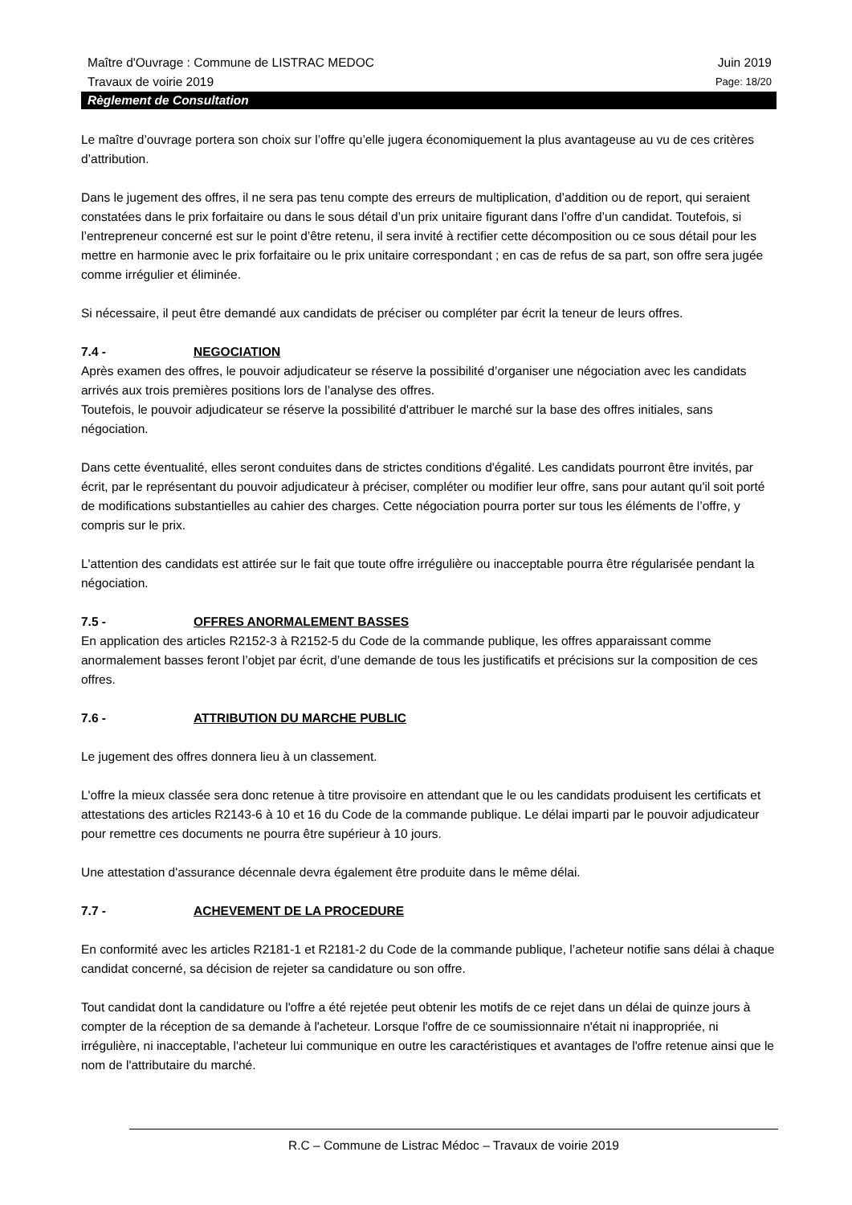Maître d'Ouvrage : Commune de LISTRAC MEDOC Juin 2019
Travaux de voirie 2019 Page: 18/20
Règlement de Consultation
Le maître d’ouvrage portera son choix sur l’offre qu’elle jugera économiquement la plus avantageuse au vu de ces critères d’attribution.
Dans le jugement des offres, il ne sera pas tenu compte des erreurs de multiplication, d’addition ou de report, qui seraient constatées dans le prix forfaitaire ou dans le sous détail d’un prix unitaire figurant dans l’offre d’un candidat. Toutefois, si l’entrepreneur concerné est sur le point d’être retenu, il sera invité à rectifier cette décomposition ou ce sous détail pour les mettre en harmonie avec le prix forfaitaire ou le prix unitaire correspondant ; en cas de refus de sa part, son offre sera jugée comme irrégulier et éliminée.
Si nécessaire, il peut être demandé aux candidats de préciser ou compléter par écrit la teneur de leurs offres.
7.4 - NEGOCIATION
Après examen des offres, le pouvoir adjudicateur se réserve la possibilité d’organiser une négociation avec les candidats arrivés aux trois premières positions lors de l’analyse des offres.
Toutefois, le pouvoir adjudicateur se réserve la possibilité d'attribuer le marché sur la base des offres initiales, sans négociation.
Dans cette éventualité, elles seront conduites dans de strictes conditions d'égalité. Les candidats pourront être invités, par écrit, par le représentant du pouvoir adjudicateur à préciser, compléter ou modifier leur offre, sans pour autant qu'il soit porté de modifications substantielles au cahier des charges. Cette négociation pourra porter sur tous les éléments de l’offre, y compris sur le prix.
L'attention des candidats est attirée sur le fait que toute offre irrégulière ou inacceptable pourra être régularisée pendant la négociation.
7.5 - OFFRES ANORMALEMENT BASSES
En application des articles R2152-3 à R2152-5 du Code de la commande publique, les offres apparaissant comme anormalement basses feront l’objet par écrit, d’une demande de tous les justificatifs et précisions sur la composition de ces offres.
7.6 - ATTRIBUTION DU MARCHE PUBLIC
Le jugement des offres donnera lieu à un classement.
L'offre la mieux classée sera donc retenue à titre provisoire en attendant que le ou les candidats produisent les certificats et attestations des articles R2143-6 à 10 et 16 du Code de la commande publique. Le délai imparti par le pouvoir adjudicateur pour remettre ces documents ne pourra être supérieur à 10 jours.
Une attestation d'assurance décennale devra également être produite dans le même délai.
7.7 - ACHEVEMENT DE LA PROCEDURE
En conformité avec les articles R2181-1 et R2181-2 du Code de la commande publique, l’acheteur notifie sans délai à chaque candidat concerné, sa décision de rejeter sa candidature ou son offre.
Tout candidat dont la candidature ou l'offre a été rejetée peut obtenir les motifs de ce rejet dans un délai de quinze jours à compter de la réception de sa demande à l'acheteur. Lorsque l'offre de ce soumissionnaire n'était ni inappropriée, ni irrégulière, ni inacceptable, l'acheteur lui communique en outre les caractéristiques et avantages de l'offre retenue ainsi que le nom de l'attributaire du marché.
R.C – Commune de Listrac Médoc – Travaux de voirie 2019